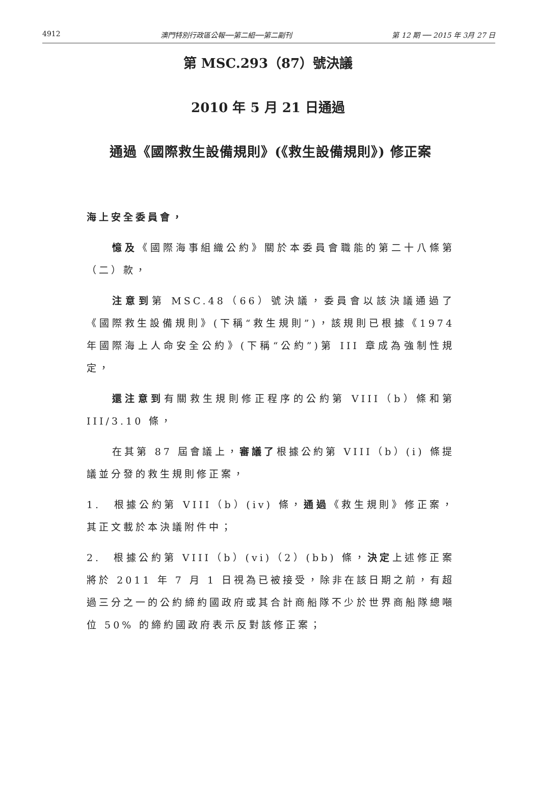4912 澳門特別行政區公報──第二組──第二副刊 第 12 期 ── 2015 年 3月 27 日
第 MSC.293（87）號決議
2010 年 5 月 21 日通過
通過《國際救生設備規則》(《救生設備規則》) 修正案
海上安全委員會，
憶及《國際海事組織公約》關於本委員會職能的第二十八條第（二）款，
注意到第 MSC.48（66）號決議，委員會以該決議通過了《國際救生設備規則》(下稱“救生規則”)，該規則已根據《1974 年國際海上人命安全公約》(下稱“公約”)第 III 章成為強制性規定，
還注意到有關救生規則修正程序的公約第 VIII（b）條和第 III/3.10 條，
在其第 87 屆會議上，審議了根據公約第 VIII（b）(i) 條提議並分發的救生規則修正案，
1.　根據公約第 VIII（b）(iv) 條，通過《救生規則》修正案，其正文載於本決議附件中；
2.　根據公約第 VIII（b）(vi)（2）(bb) 條，決定上述修正案將於 2011 年 7 月 1 日視為已被接受，除非在該日期之前，有超過三分之一的公約締約國政府或其合計商船隊不少於世界商船隊總噸位 50% 的締約國政府表示反對該修正案；